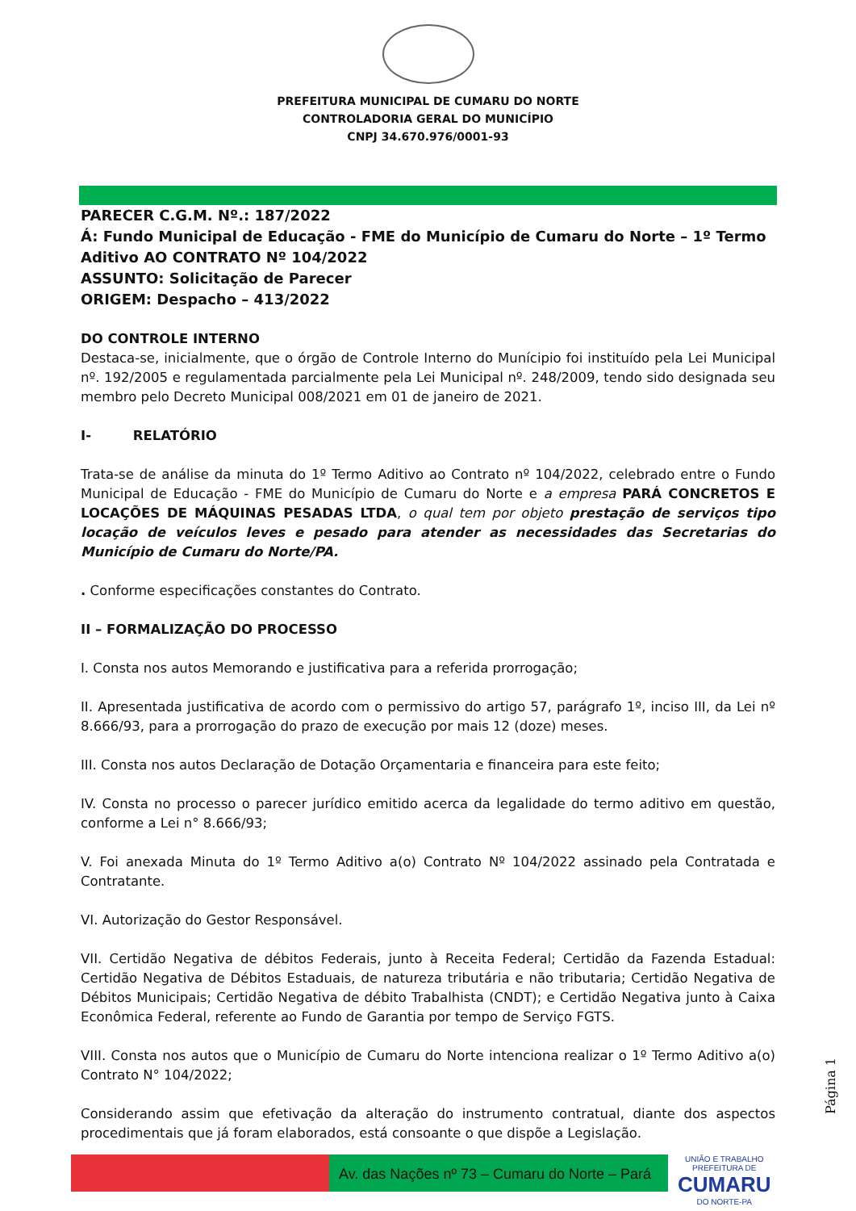PREFEITURA MUNICIPAL DE CUMARU DO NORTE
CONTROLADORIA GERAL DO MUNICÍPIO
CNPJ 34.670.976/0001-93
PARECER C.G.M. Nº.: 187/2022
Á: Fundo Municipal de Educação - FME do Município de Cumaru do Norte – 1º Termo Aditivo AO CONTRATO Nº 104/2022
ASSUNTO: Solicitação de Parecer
ORIGEM: Despacho – 413/2022
DO CONTROLE INTERNO
Destaca-se, inicialmente, que o órgão de Controle Interno do Munícipio foi instituído pela Lei Municipal nº. 192/2005 e regulamentada parcialmente pela Lei Municipal nº. 248/2009, tendo sido designada seu membro pelo Decreto Municipal 008/2021 em 01 de janeiro de 2021.
I- RELATÓRIO
Trata-se de análise da minuta do 1º Termo Aditivo ao Contrato nº 104/2022, celebrado entre o Fundo Municipal de Educação - FME do Município de Cumaru do Norte e a empresa PARÁ CONCRETOS E LOCAÇÕES DE MÁQUINAS PESADAS LTDA, o qual tem por objeto prestação de serviços tipo locação de veículos leves e pesado para atender as necessidades das Secretarias do Município de Cumaru do Norte/PA.
. Conforme especificações constantes do Contrato.
II – FORMALIZAÇÃO DO PROCESSO
I. Consta nos autos Memorando e justificativa para a referida prorrogação;
II. Apresentada justificativa de acordo com o permissivo do artigo 57, parágrafo 1º, inciso III, da Lei nº 8.666/93, para a prorrogação do prazo de execução por mais 12 (doze) meses.
III. Consta nos autos Declaração de Dotação Orçamentaria e financeira para este feito;
IV. Consta no processo o parecer jurídico emitido acerca da legalidade do termo aditivo em questão, conforme a Lei n° 8.666/93;
V. Foi anexada Minuta do 1º Termo Aditivo a(o) Contrato Nº 104/2022 assinado pela Contratada e Contratante.
VI. Autorização do Gestor Responsável.
VII. Certidão Negativa de débitos Federais, junto à Receita Federal; Certidão da Fazenda Estadual: Certidão Negativa de Débitos Estaduais, de natureza tributária e não tributaria; Certidão Negativa de Débitos Municipais; Certidão Negativa de débito Trabalhista (CNDT); e Certidão Negativa junto à Caixa Econômica Federal, referente ao Fundo de Garantia por tempo de Serviço FGTS.
VIII. Consta nos autos que o Município de Cumaru do Norte intenciona realizar o 1º Termo Aditivo a(o) Contrato N° 104/2022;
Considerando assim que efetivação da alteração do instrumento contratual, diante dos aspectos procedimentais que já foram elaborados, está consoante o que dispõe a Legislação.
Página 1
Av. das Nações nº 73 – Cumaru do Norte – Pará
UNIÃO E TRABALHO
PREFEITURA DE
CUMARU
DO NORTE-PA